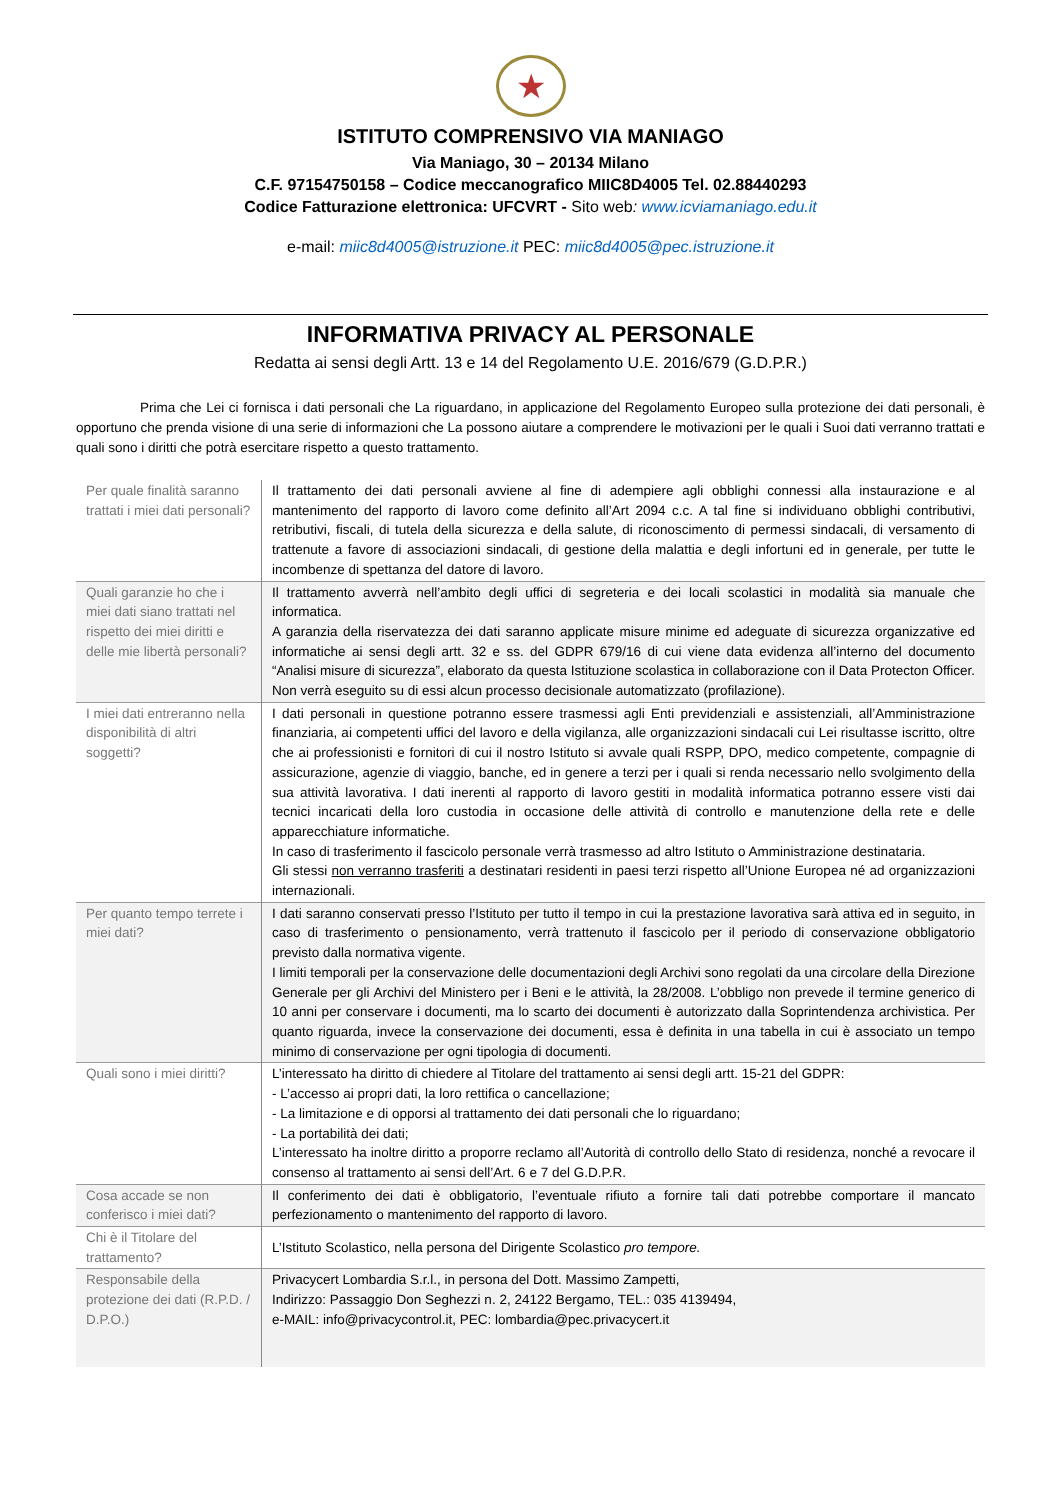★
ISTITUTO COMPRENSIVO VIA MANIAGO
Via Maniago, 30 – 20134 Milano
C.F. 97154750158 – Codice meccanografico MIIC8D4005 Tel. 02.88440293
Codice Fatturazione elettronica: UFCVRT - Sito web: www.icviamaniago.edu.it
e-mail: miic8d4005@istruzione.it PEC: miic8d4005@pec.istruzione.it
INFORMATIVA PRIVACY AL PERSONALE
Redatta ai sensi degli Artt. 13 e 14 del Regolamento U.E. 2016/679 (G.D.P.R.)
Prima che Lei ci fornisca i dati personali che La riguardano, in applicazione del Regolamento Europeo sulla protezione dei dati personali, è opportuno che prenda visione di una serie di informazioni che La possono aiutare a comprendere le motivazioni per le quali i Suoi dati verranno trattati e quali sono i diritti che potrà esercitare rispetto a questo trattamento.
| Per quale finalità saranno trattati i miei dati personali? | Il trattamento dei dati personali avviene al fine di adempiere agli obblighi connessi alla instaurazione e al mantenimento del rapporto di lavoro come definito all’Art 2094 c.c. A tal fine si individuano obblighi contributivi, retributivi, fiscali, di tutela della sicurezza e della salute, di riconoscimento di permessi sindacali, di versamento di trattenute a favore di associazioni sindacali, di gestione della malattia e degli infortuni ed in generale, per tutte le incombenze di spettanza del datore di lavoro. |
| Quali garanzie ho che i miei dati siano trattati nel rispetto dei miei diritti e delle mie libertà personali? | Il trattamento avverrà nell’ambito degli uffici di segreteria e dei locali scolastici in modalità sia manuale che informatica. A garanzia della riservatezza dei dati saranno applicate misure minime ed adeguate di sicurezza organizzative ed informatiche ai sensi degli artt. 32 e ss. del GDPR 679/16 di cui viene data evidenza all’interno del documento “Analisi misure di sicurezza”, elaborato da questa Istituzione scolastica in collaborazione con il Data Protecton Officer. Non verrà eseguito su di essi alcun processo decisionale automatizzato (profilazione). |
| I miei dati entreranno nella disponibilità di altri soggetti? | I dati personali in questione potranno essere trasmessi agli Enti previdenziali e assistenziali, all’Amministrazione finanziaria, ai competenti uffici del lavoro e della vigilanza, alle organizzazioni sindacali cui Lei risultasse iscritto, oltre che ai professionisti e fornitori di cui il nostro Istituto si avvale quali RSPP, DPO, medico competente, compagnie di assicurazione, agenzie di viaggio, banche, ed in genere a terzi per i quali si renda necessario nello svolgimento della sua attività lavorativa. I dati inerenti al rapporto di lavoro gestiti in modalità informatica potranno essere visti dai tecnici incaricati della loro custodia in occasione delle attività di controllo e manutenzione della rete e delle apparecchiature informatiche. In caso di trasferimento il fascicolo personale verrà trasmesso ad altro Istituto o Amministrazione destinataria. Gli stessi non verranno trasferiti a destinatari residenti in paesi terzi rispetto all’Unione Europea né ad organizzazioni internazionali. |
| Per quanto tempo terrete i miei dati? | I dati saranno conservati presso l’Istituto per tutto il tempo in cui la prestazione lavorativa sarà attiva ed in seguito, in caso di trasferimento o pensionamento, verrà trattenuto il fascicolo per il periodo di conservazione obbligatorio previsto dalla normativa vigente. I limiti temporali per la conservazione delle documentazioni degli Archivi sono regolati da una circolare della Direzione Generale per gli Archivi del Ministero per i Beni e le attività, la 28/2008. L’obbligo non prevede il termine generico di 10 anni per conservare i documenti, ma lo scarto dei documenti è autorizzato dalla Soprintendenza archivistica. Per quanto riguarda, invece la conservazione dei documenti, essa è definita in una tabella in cui è associato un tempo minimo di conservazione per ogni tipologia di documenti. |
| Quali sono i miei diritti? | L’interessato ha diritto di chiedere al Titolare del trattamento ai sensi degli artt. 15-21 del GDPR: - L’accesso ai propri dati, la loro rettifica o cancellazione; - La limitazione e di opporsi al trattamento dei dati personali che lo riguardano; - La portabilità dei dati; L’interessato ha inoltre diritto a proporre reclamo all’Autorità di controllo dello Stato di residenza, nonché a revocare il consenso al trattamento ai sensi dell’Art. 6 e 7 del G.D.P.R. |
| Cosa accade se non conferisco i miei dati? | Il conferimento dei dati è obbligatorio, l’eventuale rifiuto a fornire tali dati potrebbe comportare il mancato perfezionamento o mantenimento del rapporto di lavoro. |
| Chi è il Titolare del trattamento? | L’Istituto Scolastico, nella persona del Dirigente Scolastico pro tempore. |
| Responsabile della protezione dei dati (R.P.D. / D.P.O.) | Privacycert Lombardia S.r.l., in persona del Dott. Massimo Zampetti, Indirizzo: Passaggio Don Seghezzi n. 2, 24122 Bergamo, TEL.: 035 4139494, e-MAIL: info@privacycontrol.it, PEC: lombardia@pec.privacycert.it |